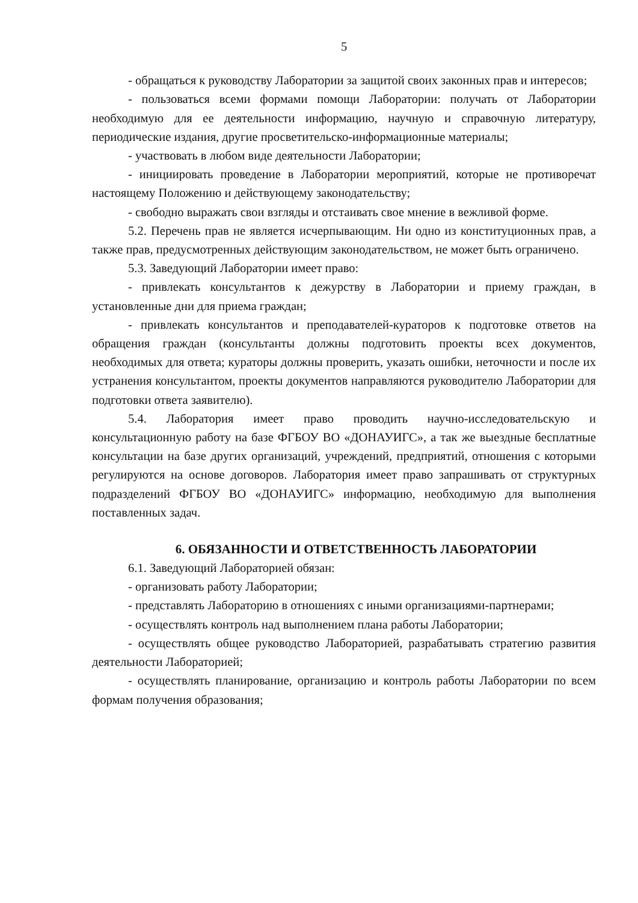5
- обращаться к руководству Лаборатории за защитой своих законных прав и интересов;
- пользоваться всеми формами помощи Лаборатории: получать от Лаборатории необходимую для ее деятельности информацию, научную и справочную литературу, периодические издания, другие просветительско-информационные материалы;
- участвовать в любом виде деятельности Лаборатории;
- инициировать проведение в Лаборатории мероприятий, которые не противоречат настоящему Положению и действующему законодательству;
- свободно выражать свои взгляды и отстаивать свое мнение в вежливой форме.
5.2. Перечень прав не является исчерпывающим. Ни одно из конституционных прав, а также прав, предусмотренных действующим законодательством, не может быть ограничено.
5.3. Заведующий Лаборатории имеет право:
- привлекать консультантов к дежурству в Лаборатории и приему граждан, в установленные дни для приема граждан;
- привлекать консультантов и преподавателей-кураторов к подготовке ответов на обращения граждан (консультанты должны подготовить проекты всех документов, необходимых для ответа; кураторы должны проверить, указать ошибки, неточности и после их устранения консультантом, проекты документов направляются руководителю Лаборатории для подготовки ответа заявителю).
5.4. Лаборатория имеет право проводить научно-исследовательскую и консультационную работу на базе ФГБОУ ВО «ДОНАУИГС», а так же выездные бесплатные консультации на базе других организаций, учреждений, предприятий, отношения с которыми регулируются на основе договоров. Лаборатория имеет право запрашивать от структурных подразделений ФГБОУ ВО «ДОНАУИГС» информацию, необходимую для выполнения поставленных задач.
6. ОБЯЗАННОСТИ И ОТВЕТСТВЕННОСТЬ ЛАБОРАТОРИИ
6.1. Заведующий Лабораторией обязан:
- организовать работу Лаборатории;
- представлять Лабораторию в отношениях с иными организациями-партнерами;
- осуществлять контроль над выполнением плана работы Лаборатории;
- осуществлять общее руководство Лабораторией, разрабатывать стратегию развития деятельности Лабораторией;
- осуществлять планирование, организацию и контроль работы Лаборатории по всем формам получения образования;